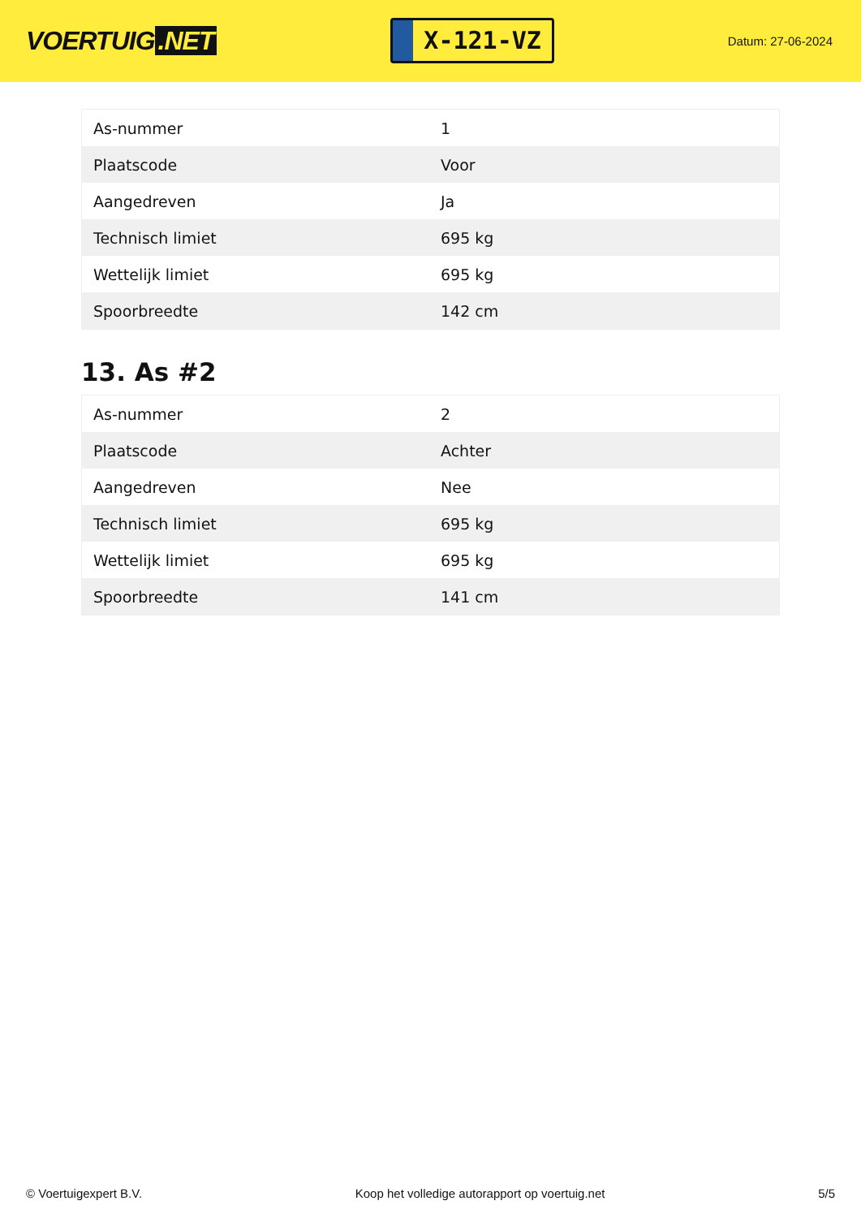VOERTUIG.NET
X-121-VZ
Datum: 27-06-2024
| As-nummer | 1 |
| Plaatscode | Voor |
| Aangedreven | Ja |
| Technisch limiet | 695 kg |
| Wettelijk limiet | 695 kg |
| Spoorbreedte | 142 cm |
13. As #2
| As-nummer | 2 |
| Plaatscode | Achter |
| Aangedreven | Nee |
| Technisch limiet | 695 kg |
| Wettelijk limiet | 695 kg |
| Spoorbreedte | 141 cm |
© Voertuigexpert B.V. Koop het volledige autorapport op voertuig.net 5/5